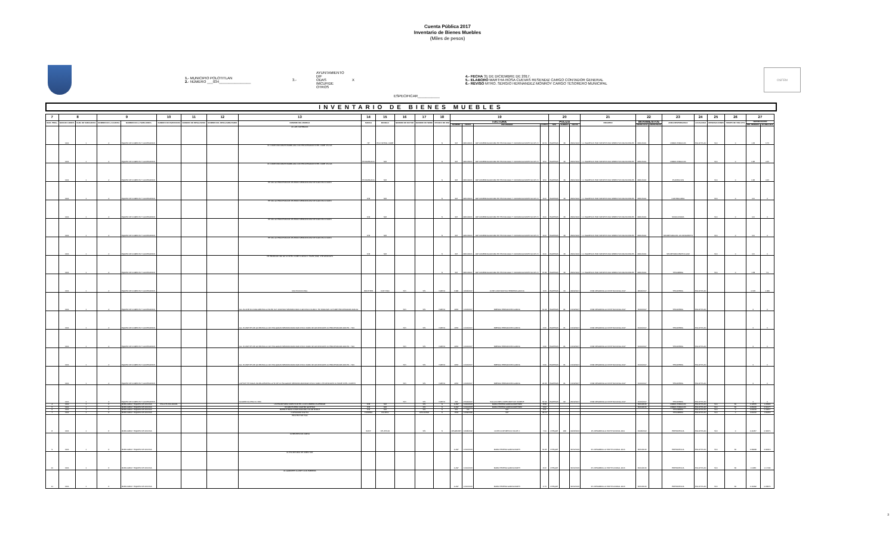Cuenta Pública 2017
Inventario de Bienes Muebles
(Miles de pesos)
1.- MUNICIPIO POLOTITLAN
2.- NÚMERO ___034________________
3.-
AYUNTAMIENTO
DIF
ODAS
IMCUFIDE
OTROS
X ESPECIFICAR___________
4.- FECHA 31 DE DICIEMBRE DE 2017.
5.- ELABORÓ MARTHA ROSA CUEVAS RESENDIZ CARGO CONTADOR GENERAL
6.- REVISÓ MTRO. SERGIO HERNANDEZ MONROY CARGO TESORERO MUNICIPAL
OSFEM
INVENTARIO DE BIENES MUEBLES
| 7 | 8 | | 9 | | 10 | 11 | 12 | 13 | 14 | 15 | 16 | 17 | 18 | 19 | | | | 20 | | | 21 | 22 | | 23 | 24 | 25 | 26 | 27 | |
| --- | --- | --- | --- | --- | --- | --- | --- | --- | --- | --- | --- | --- | --- | --- | --- | --- | --- | --- | --- | --- | --- | --- | --- | --- | --- | --- | --- | --- | --- |
| NUM. PROG. | NUM.DE CUENTA | NUM. DE SUBCUENTA | NOMBRE DE LA CUENTA | NOMBRE DE LA SUBCUENTA | NUMERO DE INVENTARIO | NUMERO DE RESGUARDO | NOMBRE DEL RESGUARDATARIO | NOMBRE DEL MUEBLE | MARCA | MODELO | NUMERO DE MOTOR | NUMERO DE SERIE | ESTADO DE USO | FACTURA | | | | POLIZA | | | RECURSO | MOVIMIENTOS | | AREA RESPONSABLE | LOCALIDAD | OBSERVACIONES | TIEMPO DE VIDA UTIL | DEPRECIACIÓN | |
| | | | | | | | | | | | | | | NUMERO | FECHA | PROVEEDOR | COSTO | TIPO | NUMERO | FECHA | | FECHA ALTA | FECHA BAJA | | | | | DEL PERIODO | ACUMULADA |
| | 1241 | 1 | 4 | EQUIPO DE COMPUTO Y ACCESORIOS | | | | 01 LAP, NOTEBOOK | HP | ENVI INTEOL CORE | | | N | 347 | 28/01/2016. | J&P COMERCIALIADORA EN TECNOLOGIA Y COMUNICACIONES SA DE CV | 13.50 | EGRESOS | 36 | 28/01/2016 | 1.1 INGRESOS POR IMPUESTOSO DERECHOS MUNICIPALES | 28/01/2016. | | OBRAS PUBLICAS | POLOTITLAN | S/O | 0 | 1.35 | 6.75 |
| | 1241 | 1 | 4 | EQUIPO DE COMPUTO Y ACCESORIOS | | | | 01 COMPUTADORA ENSAMBLADA CON PROCESADOR INTEL CORE 15 A 4A | ENSAMBLADA | S/M | | | N | 347 | 28/01/2016. | J&P COMERCIALIADORA EN TECNOLOGIA Y COMUNICACIONES SA DE CV | 8.50 | EGRESOS | 36 | 28/01/2016 | 1.1 INGRESOS POR IMPUESTOSO DERECHOS MUNICIPALES | 28/01/2016. | | OBRAS PUBLICAS | | S/O | 0 | 0.85 | 4.25 |
| | 1241 | 1 | 4 | EQUIPO DE COMPUTO Y ACCESORIOS | | | | 01 COMPUTADORA ENSAMBLADA CON PROCESADOR INTEL CORE 15 A 4A | ENSAMBLADA | S/M | | | N | 347 | 28/01/2016. | J&P COMERCIALIADORA EN TECNOLOGIA Y COMUNICACIONES SA DE CV | 8.50 | EGRESOS | 36 | 28/01/2016 | 1.1 INGRESOS POR IMPUESTOSO DERECHOS MUNICIPALES | 28/01/2016. | | PLANEACION | | S/O | 0 | 0.85 | 4.25 |
| | 1241 | 1 | 4 | EQUIPO DE COMPUTO Y ACCESORIOS | | | | HP 240 G4 PROCESADOR CELERON MEMORIA RAM DE 4GB DISCO DURO | S/M | S/M | | | N | 347 | 28/01/2016. | J&P COMERCIALIADORA EN TECNOLOGIA Y COMUNICACIONES SA DE CV | 8.00 | EGRESOS | 36 | 28/01/2016 | 1.1 INGRESOS POR IMPUESTOSO DERECHOS MUNICIPALES | 28/01/2016. | | CONTRALORIA | | S/O | 0 | 0.8 | 4 |
| | 1241 | 1 | 4 | EQUIPO DE COMPUTO Y ACCESORIOS | | | | HP 240 G4 PROCESADOR CELERON MEMORIA RAM DE 4GB DISCO DURO | S/M | S/M | | | N | 347 | 28/01/2016. | J&P COMERCIALIADORA EN TECNOLOGIA Y COMUNICACIONES SA DE CV | 8.00 | EGRESOS | 36 | 28/01/2016 | 1.1 INGRESOS POR IMPUESTOSO DERECHOS MUNICIPALES | 28/01/2016. | | SINDICATURA | | S/O | 0 | 0.8 | 4 |
| | 1241 | 1 | 4 | EQUIPO DE COMPUTO Y ACCESORIOS | | | | HP 240 G4 PROCESADOR CELERON MEMORIA RAM DE 4GB DISCO DURO | S/M | S/M | | | N | 347 | 28/01/2016. | J&P COMERCIALIADORA EN TECNOLOGIA Y COMUNICACIONES SA DE CV | 8.00 | EGRESOS | 36 | 28/01/2016 | 1.1 INGRESOS POR IMPUESTOSO DERECHOS MUNICIPALES | 28/01/2016. | | SECRETARIA DEL AYUNTAMIENTO | | S/O | 0 | 0.8 | 4 |
| | 1241 | 1 | 4 | EQUIPO DE COMPUTO Y ACCESORIOS | | | | HP 240 G4 PROCESADOR CELERON MEMORIA RAM DE 4GB DISCO DURO | S/M | S/M | | | N | 347 | 28/01/2016. | J&P COMERCIALIADORA EN TECNOLOGIA Y COMUNICACIONES SA DE CV | 8.00 | EGRESOS | 36 | 28/01/2016 | 1.1 INGRESOS POR IMPUESTOSO DERECHOS MUNICIPALES | 28/01/2016. | | SECRETARIA PARTICULAR | | S/O | 0 | 0.8 | 4 |
| | 1241 | 1 | 4 | EQUIPO DE COMPUTO Y ACCESORIOS | | | | HP PROBOOK 440 G2 14 INTEL CORE i5-4210U 1.70GHZ, 8GB, 1TB WINDOWS | | | | | N | 347 | 28/01/2016. | J&P COMERCIALIADORA EN TECNOLOGIA Y COMUNICACIONES SA DE CV | 15.80 | EGRESOS | 36 | 28/01/2016 | 1.1 INGRESOS POR IMPUESTOSO DERECHOS MUNICIPALES | 28/01/2016. | | TESORERIA | | S/O | 0 | 1.58 | 7.9 |
| | 1241 | 1 | 4 | EQUIPO DE COMPUTO Y ACCESORIOS | | | | MULTIFUNCIONAL | BROTHER | DCP-T300 | S/N | S/S | NUEVO | F498 | 04/02/2017 | JOSE CONSTANTINO HERRERA GARCIA | 3.63 | EGRESOS | 60 | 08/02/2017 | FISM DESARROLLO INSTITUCIONAL 2017 | 28/02/2017 | | TESORERIA. | POLOTITLAN | | | 0.605 | 1.089 |
| | 1241 | 1 | 4 | EQUIPO DE COMPUTO Y ACCESORIOS | | | | ALL-IN-ONE 20-C019LAPANTALLA WLED 19.5 1600X900 MEMORIA RAM 4 GB DISCO DURO 1 TB WINDOWS 10 HOME PROCESADOR AMD A4 | | | S/N | S/S | NUEVO | 4056 | 11/12/2017 | BRENDA HERNANDEZ GARCIA | 10.44 | EGRESOS | 81 | 13/12/2017 | FISM DESARROLLO INSTITUCIONAL 2017 | 31/12/2017 | | TESORERIA. | POLOTITLAN | | | 0 | 0 |
| | 1241 | 1 | 4 | EQUIPO DE COMPUTO Y ACCESORIOS | | | | ALL IN ONE HP 205 G3 PANTALLA 19.5 PULGADAS MEMORIA RAM 4GB DISCO DURO 32 GB WINDOWS 10 PROCESADOR AMD E2 - 7110 | | | S/N | S/S | NUEVO | 4056 | 11/12/2017 | BRENDA HERNANDEZ GARCIA | 6.96 | EGRESOS | 81 | 13/12/2017 | FISM DESARROLLO INSTITUCIONAL 2017 | 31/12/2017 | | TESORERIA. | POLOTITLAN | | | 0 | 0 |
| | 1241 | 1 | 4 | EQUIPO DE COMPUTO Y ACCESORIOS | | | | ALL IN ONE HP 205 G3 PANTALLA 19.5 PULGADAS MEMORIA RAM 4GB DISCO DURO 32 GB WINDOWS 10 PROCESADOR AMD E2 - 7110 | | | S/N | S/S | NUEVO | 4056 | 11/12/2017 | BRENDA HERNANDEZ GARCIA | 6.96 | EGRESOS | 81 | 13/12/2017 | FISM DESARROLLO INSTITUCIONAL 2017 | 31/12/2017 | | TESORERIA. | POLOTITLAN | | | 0 | 0 |
| | 1241 | 1 | 4 | EQUIPO DE COMPUTO Y ACCESORIOS | | | | ALL IN ONE HP 205 G3 PANTALLA 19.5 PULGADAS MEMORIA RAM 4GB DISCO DURO 32 GB WINDOWS 10 PROCESADOR AMD E2 - 7110 | | | S/N | S/S | NUEVO | 4056 | 11/12/2017 | BRENDA HERNANDEZ GARCIA | 6.96 | EGRESOS | 81 | 13/12/2017 | FISM DESARROLLO INSTITUCIONAL 2017 | 31/12/2017 | | TESORERIA. | POLOTITLAN | | | 0 | 0 |
| | 1241 | 1 | 4 | EQUIPO DE COMPUTO Y ACCESORIOS | | | | LAPTOP HP 240G5-1NL6BLA/PANTALLA HD DE 14 PULGADAS MEMORIA RAM 8GB DISCO DURO 1TB WINDOWS 10 HOME INTEL CORE I5 | | | S/N | S/S | NUEVO | 4056 | 11/12/2017 | BRENDA HERNANDEZ GARCIA | 24.36 | EGRESOS | 81 | 13/12/2017 | FISM DESARROLLO INSTITUCIONAL 2017 | 31/12/2017 | | TESORERIA. | POLOTITLAN | | | 0 | 0 |
| | 1241 | 1 | 4 | EQUIPO DE COMPUTO Y ACCESORIOS | | | | SCANER FUJITSU FI-7260 | | | S/N | S/S | NUEVO | 264 | 27/12/2017 | SOLUCIONES CORPORATIVAS MOREJE | 56.62 | EGRESOS | 82 | 28/12/2017 | FISM DESARROLLO INSTITUCIONAL 2017 | 31/12/2017 | | TESORERIA. | POLOTITLAN | | | 0 | 0 |
| 4 | 1241 | 1 | 6 | MOBILIARIO Y EQUIPO DE OFICINA | POL-071-F00-000131 | | | UN ESCRITORIO DIRECTOR EN L CON LIBRERO SUPERIOR | S/M | S/M | | S/S | N | A-497 | 11/10/2013 | MARIA TERESA GARCIA MARTINEZ | 8.58 | | | | | 30/11/2013 | | OBRAS PUBLICAS | POLOTITLAN | S/O | 30 | 0.12876 | 1.22322 |
| 5 | 1241 | 1 | 6 | MOBILIARIO Y EQUIPO DE OFICINA | | | | UN ARCHIVERO CUATRO GAVETAS | S/M | S/M | | S/S | N | A-497 | 11/10/2013 | MARIA TERESA GARCIA MARTINEZ | 3.94 | | | | | 30/11/2013 | | OBRAS PUBLICAS | POLOTITLAN | S/O | 30 | 0.05916 | 0.64177 |
| 6 | 1241 | 1 | 6 | MOBILIARIO Y EQUIPO DE OFICINA | | | | MUEBLE PARA COMPUTADORA COLOR ROBLE | S/M | S/M | | S/S | N | S/N | S/F | S/P | 2.01 | | | | | | | TESORERIA | POLOTITLAN | S/O | 0 | 0.03019 | 0.09057 |
| 7 | 1241 | 1 | 6 | MOBILIARIO Y EQUIPO DE OFICINA | | | | COPIADORA DIGITAL | KIOSERA | KM-2550 | | 1650-20508 | N | 1563 | 14/09/2008 | S/P | 40.10 | | | | | | | TESORERIA | POLOTITLAN | S/O | 0 | 0.60152 | 1.80456 |
| 8 | 1241 | 1 | 6 | MOBILIARIO Y EQUIPO DE OFICINA | | | | PROYECTOR XGA | SONY | VPL-EX100 | | S/S | N | AEG850637 | 12/03/2012 | COSTCO DE MEXICO SA DE C | 7.64 | CHEQUE | 188 | 09/03/2012 | 2% DESARROLLO INSTITUCIONAL 2011 | 31/03/2012 | | PRESIDENCIA | POLOTITLAN | S/O | 0 | 0.11457 | 0.34371 |
| 9 | 1241 | 1 | 6 | MOBILIARIO Y EQUIPO DE OFICINA | | | | 01 RECEPCION CURVA | | | | | | A-497 | 11/10/2013 | MARIA TERESA GARCIA MARTI | 19.95 | CHEQUE | | 30/11/2013 | 2% DESARROLLO INSTITUCIONAL 2013 | 30/11/2013 | | PRESIDENCIA | POLOTITLAN | S/O | 30 | 0.29928 | 2.84316 |
| 10 | 1241 | 1 | 6 | MOBILIARIO Y EQUIPO DE OFICINA | | | | 01 ESCRITORIO DE DIRECTOR | | | | | | A-497 | 11/10/2013 | MARIA TERESA GARCIA MARTI | 8.22 | CHEQUE | | 30/11/2013 | 2% DESARROLLO INSTITUCIONAL 2013 | 30/11/2013 | | PRESIDENCIA | POLOTITLAN | S/O | 30 | 0.1233 | 1.17134 |
| 11 | 1241 | 1 | 6 | MOBILIARIO Y EQUIPO DE OFICINA | | | | 01 GABINETE CLOSET CON PUERTAS | | | | | | A-497 | 11/10/2013 | MARIA TERESA GARCIA MARTI | 6.73 | CHEQUE | | 30/11/2013 | 2% DESARROLLO INSTITUCIONAL 2013 | 30/11/2013 | | PRESIDENCIA | POLOTITLAN | S/O | 30 | 0.10092 | 0.95874 |
3